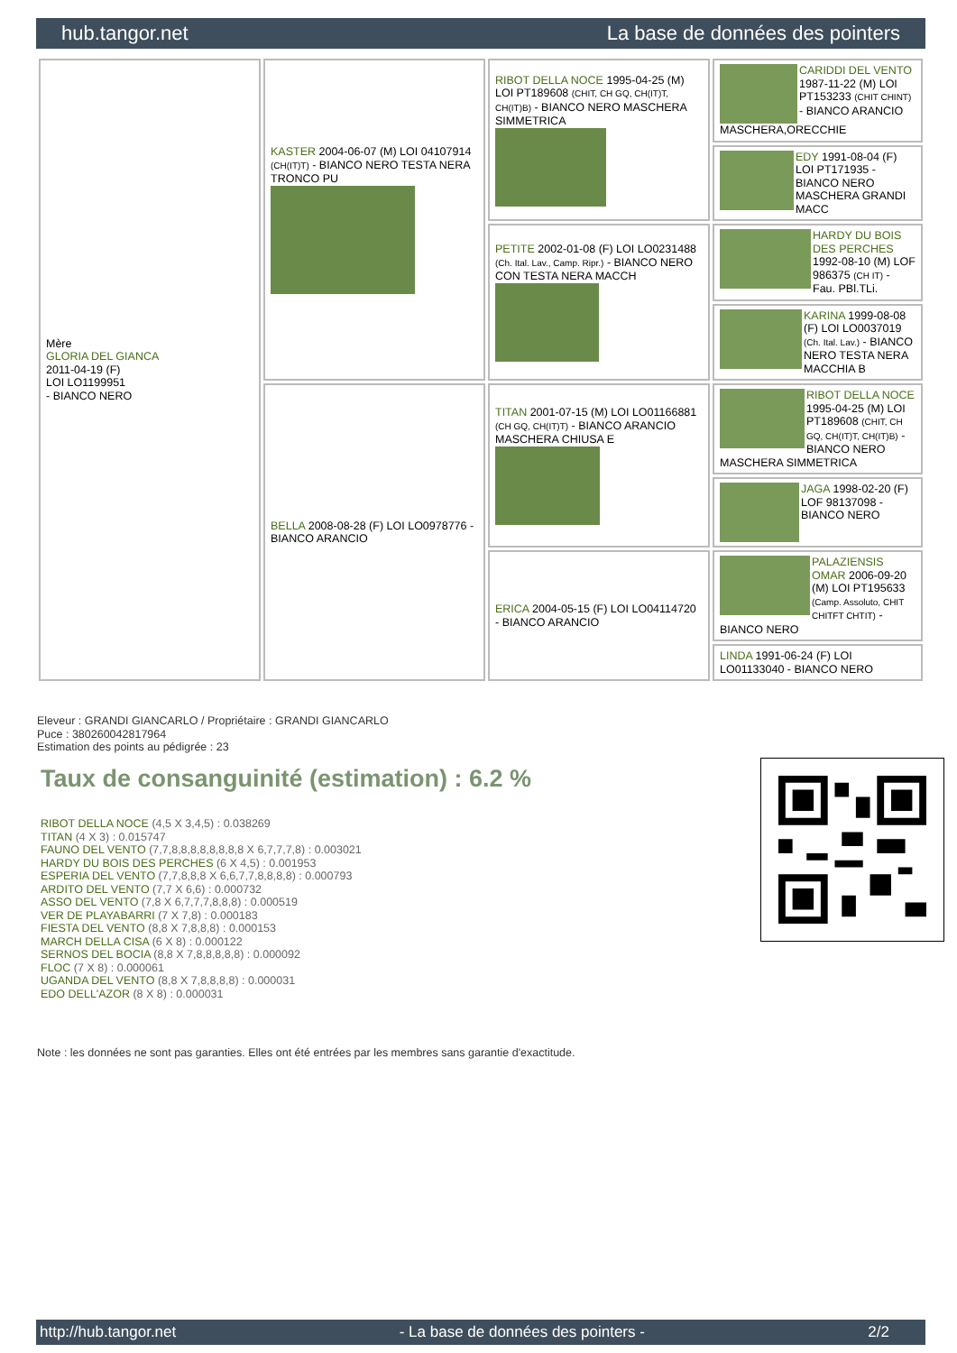hub.tangor.net La base de données des pointers
| Mère GLORIA DEL GIANCA 2011-04-19 (F) LOI LO1199951 - BIANCO NERO | KASTER 2004-06-07 (M) LOI 04107914 (CH(IT)T) - BIANCO NERO TESTA NERA TRONCO PU | RIBOT DELLA NOCE 1995-04-25 (M) LOI PT189608 (CHIT, CH GQ, CH(IT)T, CH(IT)B) - BIANCO NERO MASCHERA SIMMETRICA | CARIDDI DEL VENTO 1987-11-22 (M) LOI PT153233 (CHIT CHINT) - BIANCO ARANCIO MASCHERA,ORECCHIE |
| | | | EDY 1991-08-04 (F) LOI PT171935 - BIANCO NERO MASCHERA GRANDI MACC |
| | | PETITE 2002-01-08 (F) LOI LO0231488 (Ch. Ital. Lav., Camp. Ripr.) - BIANCO NERO CON TESTA NERA MACCH | HARDY DU BOIS DES PERCHES 1992-08-10 (M) LOF 986375 (CH IT) - Fau. PBl.TLi. |
| | | | KARINA 1999-08-08 (F) LOI LO0037019 (Ch. Ital. Lav.) - BIANCO NERO TESTA NERA MACCHIA B |
| | BELLA 2008-08-28 (F) LOI LO0978776 - BIANCO ARANCIO | TITAN 2001-07-15 (M) LOI LO01166881 (CH GQ, CH(IT)T) - BIANCO ARANCIO MASCHERA CHIUSA E | RIBOT DELLA NOCE 1995-04-25 (M) LOI PT189608 (CHIT, CH GQ, CH(IT)T, CH(IT)B) - BIANCO NERO MASCHERA SIMMETRICA |
| | | | JAGA 1998-02-20 (F) LOF 98137098 - BIANCO NERO |
| | | ERICA 2004-05-15 (F) LOI LO04114720 - BIANCO ARANCIO | PALAZIENSIS OMAR 2006-09-20 (M) LOI PT195633 (Camp. Assoluto, CHIT CHITFT CHTIT) - BIANCO NERO |
| | | | LINDA 1991-06-24 (F) LOI LO01133040 - BIANCO NERO |
Eleveur : GRANDI GIANCARLO / Propriétaire : GRANDI GIANCARLO
Puce : 380260042817964
Estimation des points au pédigrée : 23
Taux de consanguinité (estimation) : 6.2 %
RIBOT DELLA NOCE (4,5 X 3,4,5) : 0.038269
TITAN (4 X 3) : 0.015747
FAUNO DEL VENTO (7,7,8,8,8,8,8,8,8,8 X 6,7,7,7,8) : 0.003021
HARDY DU BOIS DES PERCHES (6 X 4,5) : 0.001953
ESPERIA DEL VENTO (7,7,8,8,8 X 6,6,7,7,8,8,8,8) : 0.000793
ARDITO DEL VENTO (7,7 X 6,6) : 0.000732
ASSO DEL VENTO (7,8 X 6,7,7,7,8,8,8) : 0.000519
VER DE PLAYABARRI (7 X 7,8) : 0.000183
FIESTA DEL VENTO (8,8 X 7,8,8,8) : 0.000153
MARCH DELLA CISA (6 X 8) : 0.000122
SERNOS DEL BOCIA (8,8 X 7,8,8,8,8,8) : 0.000092
FLOC (7 X 8) : 0.000061
UGANDA DEL VENTO (8,8 X 7,8,8,8,8) : 0.000031
EDO DELL'AZOR (8 X 8) : 0.000031
Note : les données ne sont pas garanties. Elles ont été entrées par les membres sans garantie d'exactitude.
http://hub.tangor.net - La base de données des pointers - 2/2